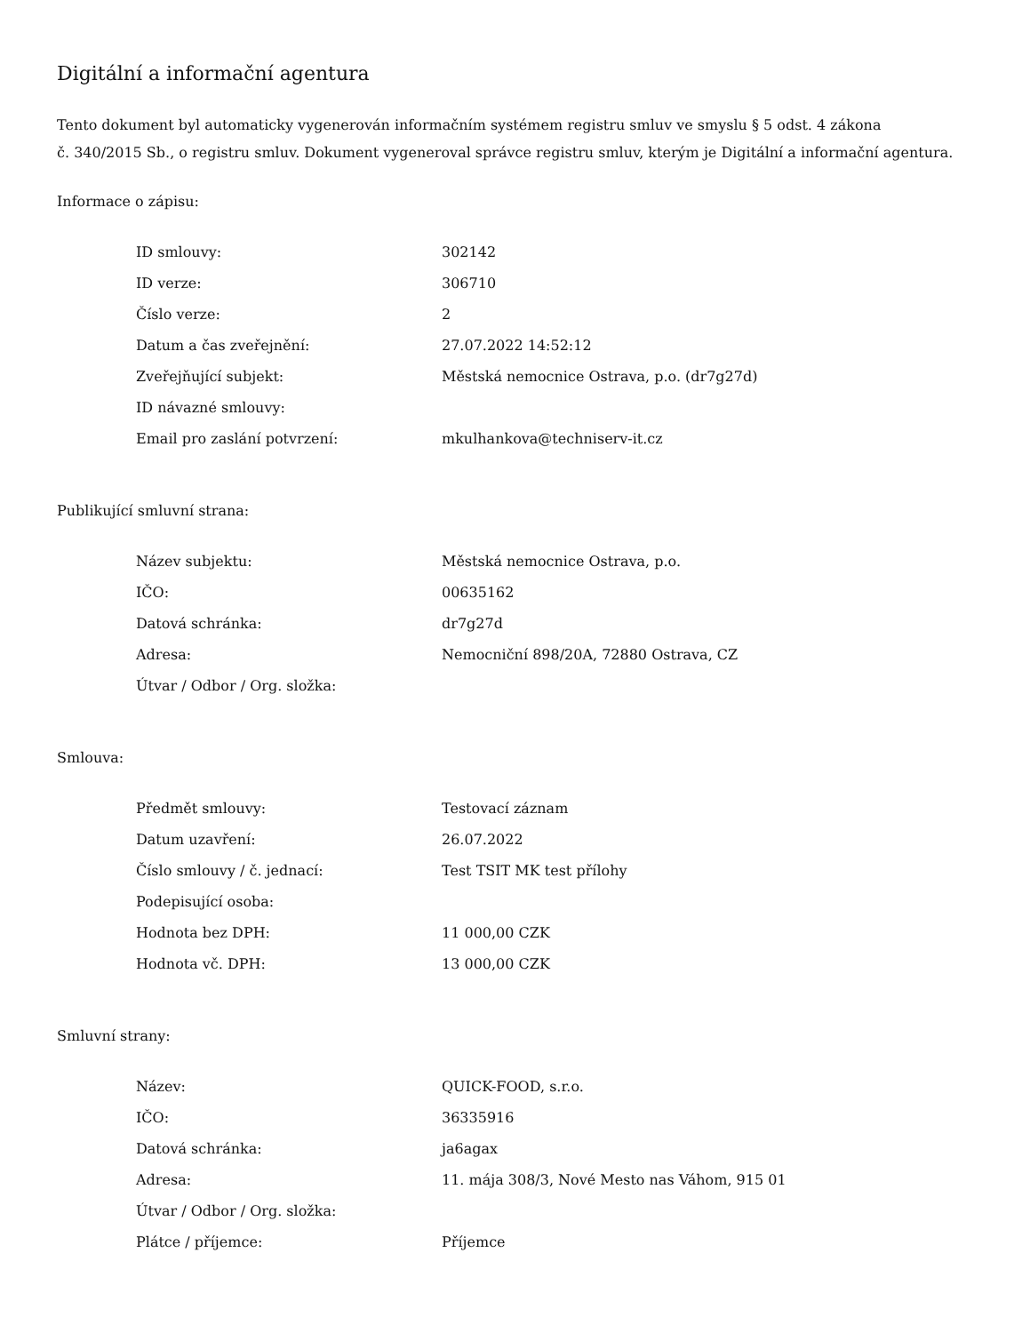Digitální a informační agentura
Tento dokument byl automaticky vygenerován informačním systémem registru smluv ve smyslu § 5 odst. 4 zákona
č. 340/2015 Sb., o registru smluv. Dokument vygeneroval správce registru smluv, kterým je Digitální a informační agentura.
Informace o zápisu:
| ID smlouvy: | 302142 |
| ID verze: | 306710 |
| Číslo verze: | 2 |
| Datum a čas zveřejnění: | 27.07.2022 14:52:12 |
| Zveřejňující subjekt: | Městská nemocnice Ostrava, p.o. (dr7g27d) |
| ID návazné smlouvy: | |
| Email pro zaslání potvrzení: | mkulhankova@techniserv-it.cz |
Publikující smluvní strana:
| Název subjektu: | Městská nemocnice Ostrava, p.o. |
| IČO: | 00635162 |
| Datová schránka: | dr7g27d |
| Adresa: | Nemocniční 898/20A, 72880 Ostrava, CZ |
| Útvar / Odbor / Org. složka: | |
Smlouva:
| Předmět smlouvy: | Testovací záznam |
| Datum uzavření: | 26.07.2022 |
| Číslo smlouvy / č. jednací: | Test TSIT MK test přílohy |
| Podepisující osoba: | |
| Hodnota bez DPH: | 11 000,00 CZK |
| Hodnota vč. DPH: | 13 000,00 CZK |
Smluvní strany:
| Název: | QUICK-FOOD, s.r.o. |
| IČO: | 36335916 |
| Datová schránka: | ja6agax |
| Adresa: | 11. mája 308/3, Nové Mesto nas Váhom, 915 01 |
| Útvar / Odbor / Org. složka: | |
| Plátce / příjemce: | Příjemce |